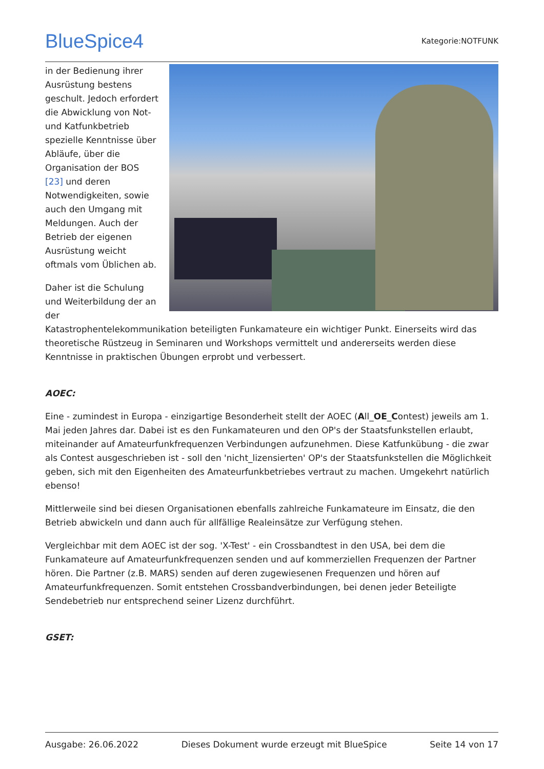BlueSpice4 Kategorie:NOTFUNK
in der Bedienung ihrer Ausrüstung bestens geschult. Jedoch erfordert die Abwicklung von Not- und Katfunkbetrieb spezielle Kenntnisse über Abläufe, über die Organisation der BOS [23] und deren Notwendigkeiten, sowie auch den Umgang mit Meldungen. Auch der Betrieb der eigenen Ausrüstung weicht oftmals vom Üblichen ab.
Daher ist die Schulung und Weiterbildung der an der Katastrophentelekommunikation beteiligten Funkamateure ein wichtiger Punkt. Einerseits wird das theoretische Rüstzeug in Seminaren und Workshops vermittelt und andererseits werden diese Kenntnisse in praktischen Übungen erprobt und verbessert.
AOEC:
Eine - zumindest in Europa - einzigartige Besonderheit stellt der AOEC (All_OE_Contest) jeweils am 1. Mai jeden Jahres dar. Dabei ist es den Funkamateuren und den OP's der Staatsfunkstellen erlaubt, miteinander auf Amateurfunkfrequenzen Verbindungen aufzunehmen. Diese Katfunkübung - die zwar als Contest ausgeschrieben ist - soll den 'nicht_lizensierten' OP's der Staatsfunkstellen die Möglichkeit geben, sich mit den Eigenheiten des Amateurfunkbetriebes vertraut zu machen. Umgekehrt natürlich ebenso!
Mittlerweile sind bei diesen Organisationen ebenfalls zahlreiche Funkamateure im Einsatz, die den Betrieb abwickeln und dann auch für allfällige Realeinsätze zur Verfügung stehen.
Vergleichbar mit dem AOEC ist der sog. 'X-Test' - ein Crossbandtest in den USA, bei dem die Funkamateure auf Amateurfunkfrequenzen senden und auf kommerziellen Frequenzen der Partner hören. Die Partner (z.B. MARS) senden auf deren zugewiesenen Frequenzen und hören auf Amateurfunkfrequenzen. Somit entstehen Crossbandverbindungen, bei denen jeder Beteiligte Sendebetrieb nur entsprechend seiner Lizenz durchführt.
GSET:
Ausgabe: 26.06.2022 Dieses Dokument wurde erzeugt mit BlueSpice Seite 14 von 17